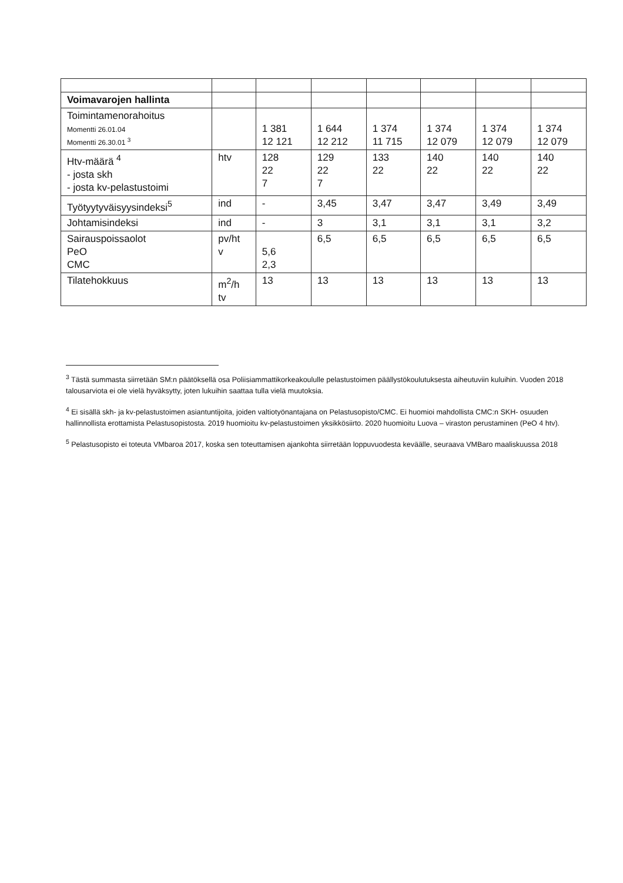| Voimavarojen hallinta | | | | | | | |
| Toimintamenorahoitus Momentti 26.01.04 Momentti 26.30.01 <sup>3</sup> | | 1 381 12 121 | 1 644 12 212 | 1 374 11 715 | 1 374 12 079 | 1 374 12 079 | 1 374 12 079 |
| Htv-määrä <sup>4</sup> - josta skh - josta kv-pelastustoimi | htv | 128 22 7 | 129 22 7 | 133 22 | 140 22 | 140 22 | 140 22 |
| Työtyytyväisyysindeksi<sup>5</sup> | ind | - | 3,45 | 3,47 | 3,47 | 3,49 | 3,49 |
| Johtamisindeksi | ind | - | 3 | 3,1 | 3,1 | 3,1 | 3,2 |
| Sairauspoissaolot PeO CMC | pv/ht v | 5,6 2,3 | 6,5 | 6,5 | 6,5 | 6,5 | 6,5 |
| Tilatehokkuus | m<sup>2</sup>/h tv | 13 | 13 | 13 | 13 | 13 | 13 |
<sup>3</sup> Tästä summasta siirretään SM:n päätöksellä osa Poliisiammattikorkeakoululle pelastustoimen päällystökoulutuksesta aiheutuviin kuluihin. Vuoden 2018 talousarviota ei ole vielä hyväksytty, joten lukuihin saattaa tulla vielä muutoksia.
<sup>4</sup> Ei sisällä skh- ja kv-pelastustoimen asiantuntijoita, joiden valtiotyönantajana on Pelastusopisto/CMC. Ei huomioi mahdollista CMC:n SKH- osuuden hallinnollista erottamista Pelastusopistosta. 2019 huomioitu kv-pelastustoimen yksikkösiirto. 2020 huomioitu Luova – viraston perustaminen (PeO 4 htv).
<sup>5</sup> Pelastusopisto ei toteuta VMbaroa 2017, koska sen toteuttamisen ajankohta siirretään loppuvuodesta keväälle, seuraava VMBaro maaliskuussa 2018